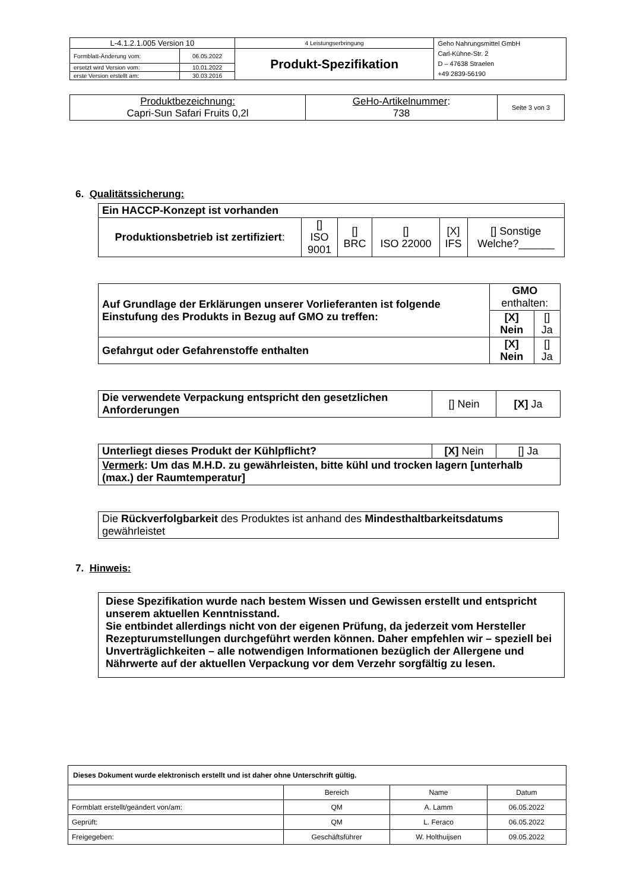| L-4.1.2.1.005 Version 10 | | 4 Leistungserbringung | Geho Nahrungsmittel GmbH Carl-Kühne-Str. 2 D – 47638 Straelen +49 2839-56190 |
| Formblatt-Änderung vom: | 06.05.2022 | Produkt-Spezifikation | |
| ersetzt wird Version vom: | 10.01.2022 | | |
| erste Version erstellt am: | 30.03.2016 | | |
| Produktbezeichnung: Capri-Sun Safari Fruits 0,2l | GeHo-Artikelnummer : 738 | Seite 3 von 3 |
6. Qualitätssicherung:
| Ein HACCP-Konzept ist vorhanden | | | | | |
| Produktionsbetrieb ist zertifiziert : | [] ISO 9001 | [] BRC | [] ISO 22000 | [X] IFS | [] Sonstige Welche?______ |
| Auf Grundlage der Erklärungen unserer Vorlieferanten ist folgende Einstufung des Produkts in Bezug auf GMO zu treffen: | GMO enthalten: | |
| | [X] Nein | [] Ja |
| Gefahrgut oder Gefahrenstoffe enthalten | [X] Nein | [] Ja |
| Die verwendete Verpackung entspricht den gesetzlichen Anforderungen | [] Nein | [X] Ja |
| Unterliegt dieses Produkt der Kühlpflicht? | [X] Nein | [] Ja |
| Vermerk : Um das M.H.D. zu gewährleisten, bitte kühl und trocken lagern [unterhalb (max.) der Raumtemperatur] | | |
| Die Rückverfolgbarkeit des Produktes ist anhand des Mindesthaltbarkeitsdatums gewährleistet |
7. Hinweis:
| Diese Spezifikation wurde nach bestem Wissen und Gewissen erstellt und entspricht unserem aktuellen Kenntnisstand. Sie entbindet allerdings nicht von der eigenen Prüfung, da jederzeit vom Hersteller Rezepturumstellungen durchgeführt werden können. Daher empfehlen wir – speziell bei Unverträglichkeiten – alle notwendigen Informationen bezüglich der Allergene und Nährwerte auf der aktuellen Verpackung vor dem Verzehr sorgfältig zu lesen. |
| Dieses Dokument wurde elektronisch erstellt und ist daher ohne Unterschrift gültig. | | | |
| | Bereich | Name | Datum |
| Formblatt erstellt/geändert von/am: | QM | A. Lamm | 06.05.2022 |
| Geprüft: | QM | L. Feraco | 06.05.2022 |
| Freigegeben: | Geschäftsführer | W. Holthuijsen | 09.05.2022 |